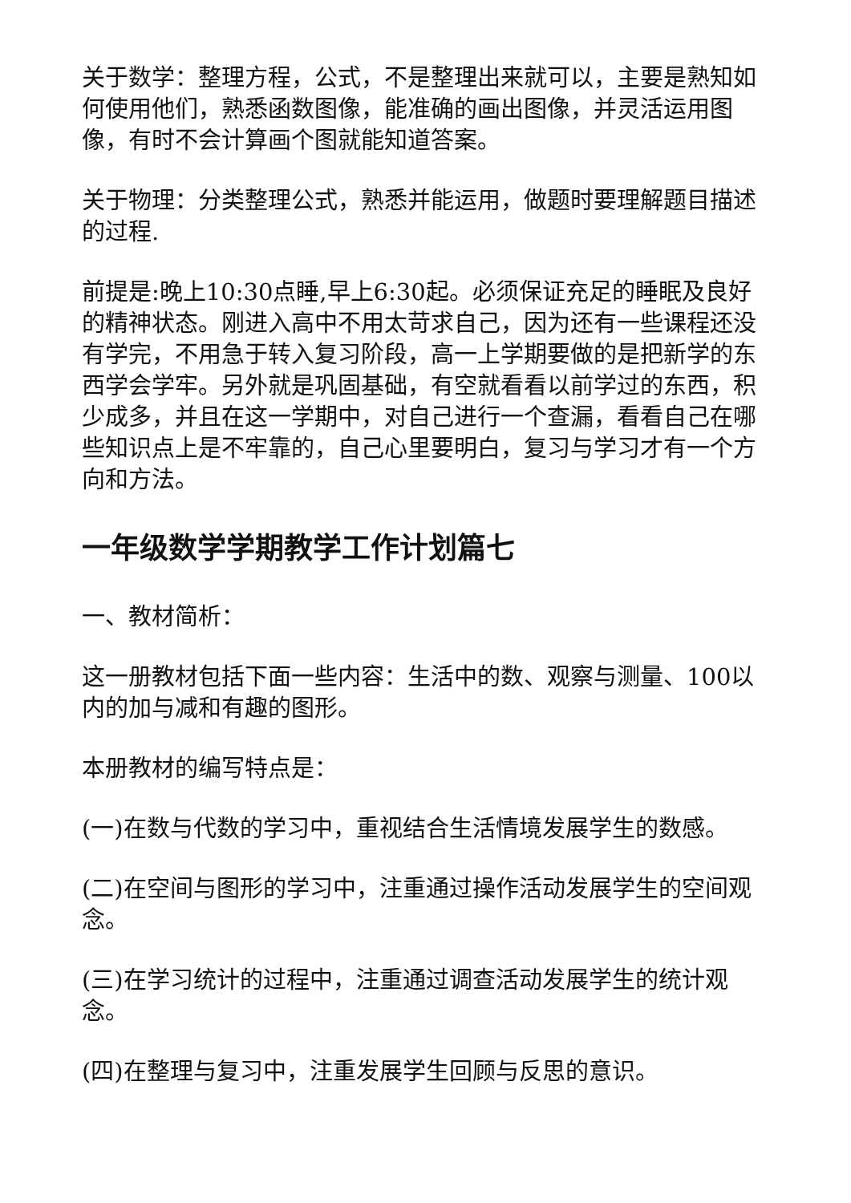关于数学：整理方程，公式，不是整理出来就可以，主要是熟知如何使用他们，熟悉函数图像，能准确的画出图像，并灵活运用图像，有时不会计算画个图就能知道答案。
关于物理：分类整理公式，熟悉并能运用，做题时要理解题目描述的过程.
前提是:晚上10:30点睡,早上6:30起。必须保证充足的睡眠及良好的精神状态。刚进入高中不用太苛求自己，因为还有一些课程还没有学完，不用急于转入复习阶段，高一上学期要做的是把新学的东西学会学牢。另外就是巩固基础，有空就看看以前学过的东西，积少成多，并且在这一学期中，对自己进行一个查漏，看看自己在哪些知识点上是不牢靠的，自己心里要明白，复习与学习才有一个方向和方法。
一年级数学学期教学工作计划篇七
一、教材简析：
这一册教材包括下面一些内容：生活中的数、观察与测量、100以内的加与减和有趣的图形。
本册教材的编写特点是：
(一)在数与代数的学习中，重视结合生活情境发展学生的数感。
(二)在空间与图形的学习中，注重通过操作活动发展学生的空间观念。
(三)在学习统计的过程中，注重通过调查活动发展学生的统计观念。
(四)在整理与复习中，注重发展学生回顾与反思的意识。